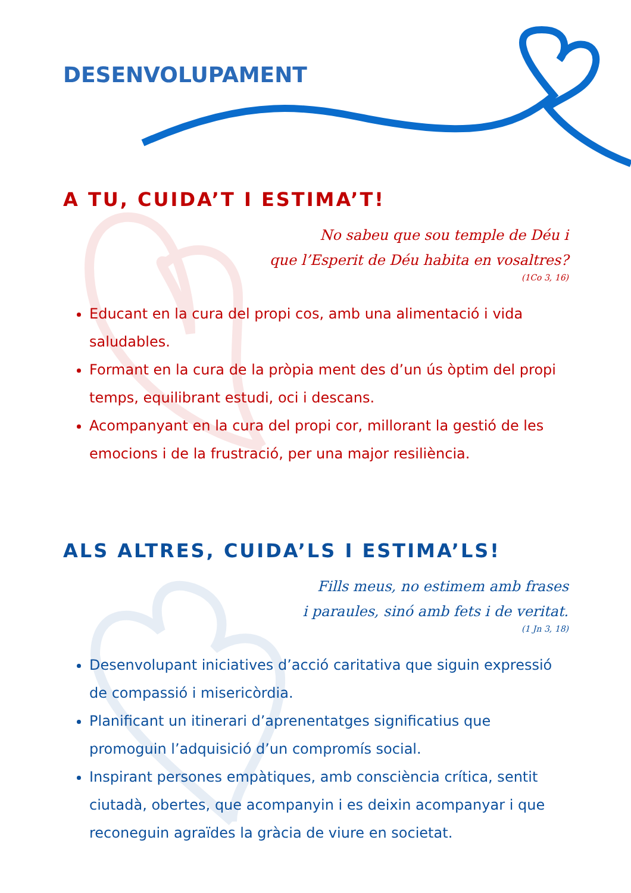DESENVOLUPAMENT
A TU, CUIDA’T I ESTIMA’T!
No sabeu que sou temple de Déu i
que l’Esperit de Déu habita en vosaltres?
(1Co 3, 16)
Educant en la cura del propi cos, amb una alimentació i vida saludables.
Formant en la cura de la pròpia ment des d’un ús òptim del propi temps, equilibrant estudi, oci i descans.
Acompanyant en la cura del propi cor, millorant la gestió de les emocions i de la frustració, per una major resiliència.
ALS ALTRES, CUIDA’LS I ESTIMA’LS!
Fills meus, no estimem amb frases
i paraules, sinó amb fets i de veritat.
(1 Jn 3, 18)
Desenvolupant iniciatives d’acció caritativa que siguin expressió de compassió i misericòrdia.
Planificant un itinerari d’aprenentatges significatius que promoguin l’adquisició d’un compromís social.
Inspirant persones empàtiques, amb consciència crítica, sentit ciutadà, obertes, que acompanyin i es deixin acompanyar i que reconeguin agraïdes la gràcia de viure en societat.